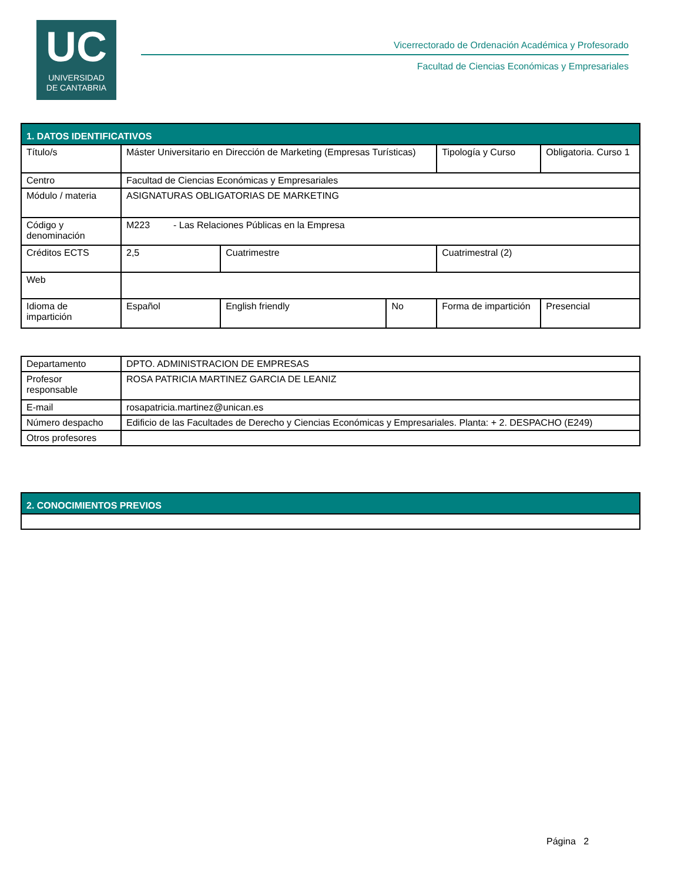UC
UNIVERSIDAD
DE CANTABRIA
Vicerrectorado de Ordenación Académica y Profesorado
Facultad de Ciencias Económicas y Empresariales
| 1. DATOS IDENTIFICATIVOS | | | | | | |
| --- | --- | --- | --- | --- | --- | --- |
| Título/s | Máster Universitario en Dirección de Marketing (Empresas Turísticas) | | | Tipología y Curso | | Obligatoria. Curso 1 |
| Centro | Facultad de Ciencias Económicas y Empresariales | | | | | |
| Módulo / materia | ASIGNATURAS OBLIGATORIAS DE MARKETING | | | | | |
| Código y denominación | M223 - Las Relaciones Públicas en la Empresa | | | | | |
| Créditos ECTS | 2,5 | Cuatrimestre | | Cuatrimestral (2) | | |
| Web | | | | | | |
| Idioma de impartición | Español | English friendly | No | Forma de impartición | Presencial | |
| Departamento | DPTO. ADMINISTRACION DE EMPRESAS |
| Profesor responsable | ROSA PATRICIA MARTINEZ GARCIA DE LEANIZ |
| E-mail | rosapatricia.martinez@unican.es |
| Número despacho | Edificio de las Facultades de Derecho y Ciencias Económicas y Empresariales. Planta: + 2. DESPACHO (E249) |
| Otros profesores | |
| 2. CONOCIMIENTOS PREVIOS |
| --- |
Página 2